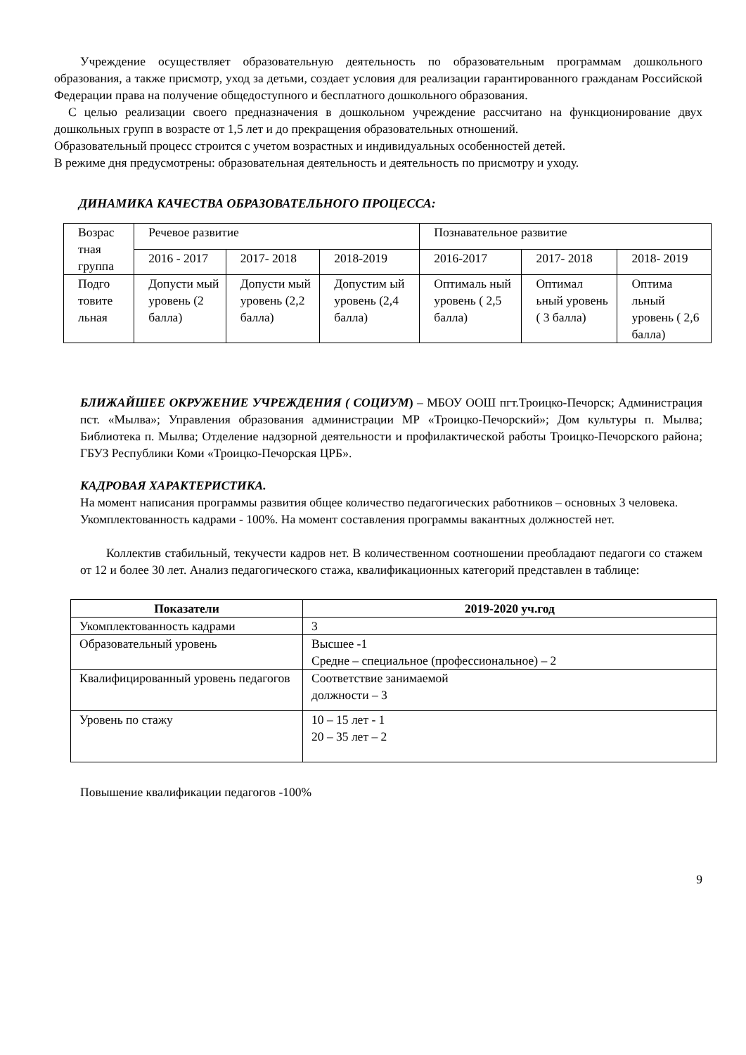Учреждение осуществляет образовательную деятельность по образовательным программам дошкольного образования, а также присмотр, уход за детьми, создает условия для реализации гарантированного гражданам Российской Федерации права на получение общедоступного и бесплатного дошкольного образования.
С целью реализации своего предназначения в дошкольном учреждение рассчитано на функционирование двух дошкольных групп в возрасте от 1,5 лет и до прекращения образовательных отношений.
Образовательный процесс строится с учетом возрастных и индивидуальных особенностей детей.
В режиме дня предусмотрены: образовательная деятельность и деятельность по присмотру и уходу.
ДИНАМИКА КАЧЕСТВА ОБРАЗОВАТЕЛЬНОГО ПРОЦЕССА:
| Возрас тная группа | Речевое развитие | | | Познавательное развитие | | |
| | 2016 - 2017 | 2017- 2018 | 2018-2019 | 2016-2017 | 2017- 2018 | 2018- 2019 |
| Подго товите льная | Допусти мый уровень (2 балла) | Допусти мый уровень (2,2 балла) | Допустим ый уровень (2,4 балла) | Оптималь ный уровень ( 2,5 балла) | Оптимал ьный уровень ( 3 балла) | Оптима льный уровень ( 2,6 балла) |
БЛИЖАЙШЕЕ ОКРУЖЕНИЕ УЧРЕЖДЕНИЯ ( СОЦИУМ) – МБОУ ООШ пгт.Троицко-Печорск; Администрация пст. «Мылва»; Управления образования администрации МР «Троицко-Печорский»; Дом культуры п. Мылва; Библиотека п. Мылва; Отделение надзорной деятельности и профилактической работы Троицко-Печорского района; ГБУЗ Республики Коми «Троицко-Печорская ЦРБ».
КАДРОВАЯ ХАРАКТЕРИСТИКА.
На момент написания программы развития общее количество педагогических работников – основных 3 человека.
Укомплектованность кадрами - 100%. На момент составления программы вакантных должностей нет.
Коллектив стабильный, текучести кадров нет. В количественном соотношении преобладают педагоги со стажем от 12 и более 30 лет. Анализ педагогического стажа, квалификационных категорий представлен в таблице:
| Показатели | 2019-2020 уч.год |
| --- | --- |
| Укомплектованность кадрами | 3 |
| Образовательный уровень | Высшее -1 Средне – специальное (профессиональное) – 2 |
| Квалифицированный уровень педагогов | Соответствие занимаемой должности – 3 |
| Уровень по стажу | 10 – 15 лет - 1 20 – 35 лет – 2 |
Повышение квалификации педагогов -100%
9